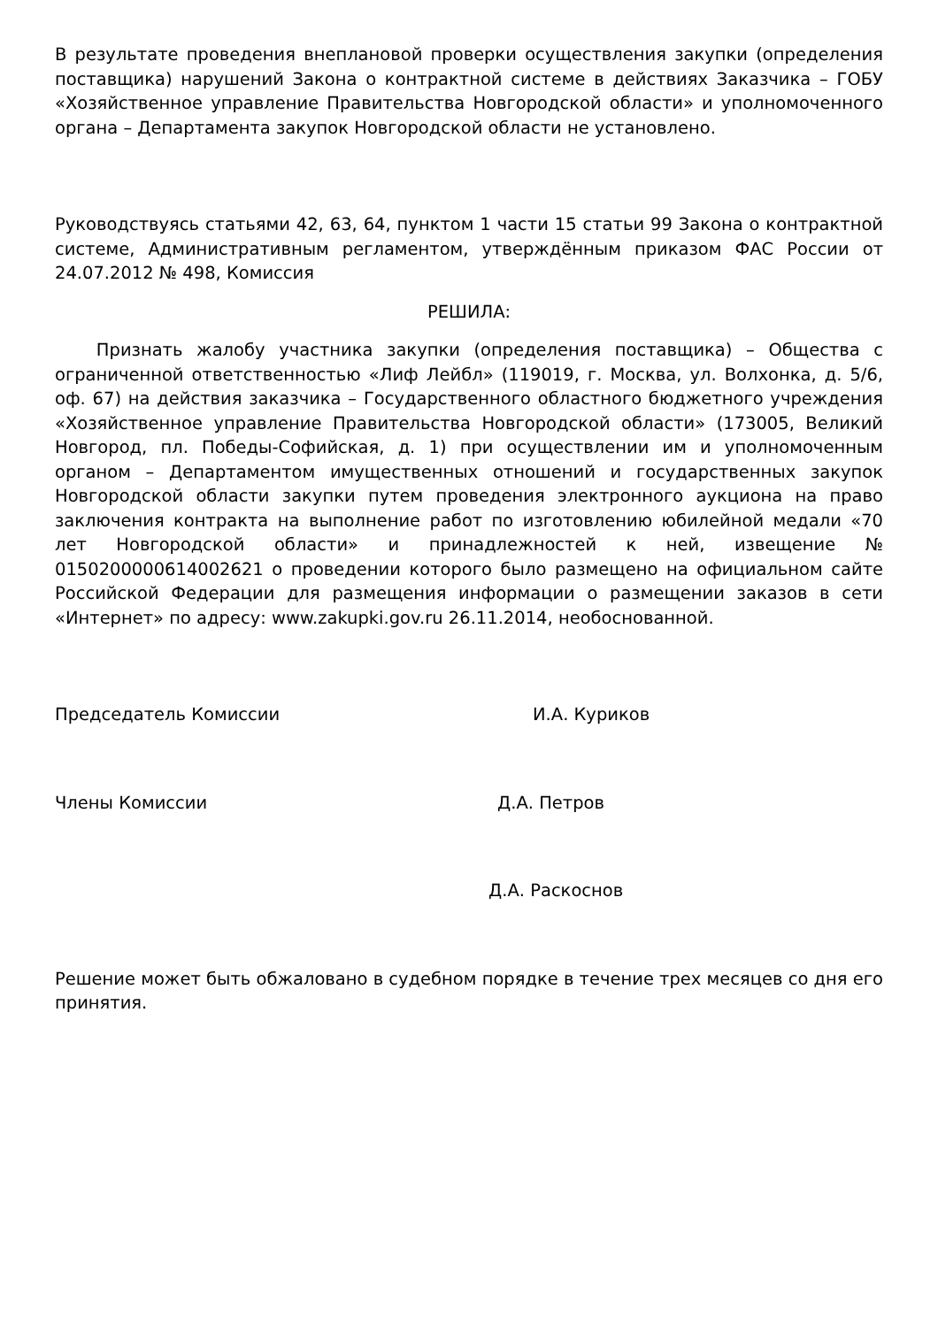В результате проведения внеплановой проверки осуществления закупки (определения поставщика) нарушений Закона о контрактной системе в действиях Заказчика – ГОБУ «Хозяйственное управление Правительства Новгородской области» и уполномоченного органа – Департамента закупок Новгородской области не установлено.
Руководствуясь статьями 42, 63, 64, пунктом 1 части 15 статьи 99 Закона о контрактной системе, Административным регламентом, утверждённым приказом ФАС России от 24.07.2012 № 498, Комиссия
РЕШИЛА:
Признать жалобу участника закупки (определения поставщика) – Общества с ограниченной ответственностью «Лиф Лейбл» (119019, г. Москва, ул. Волхонка, д. 5/6, оф. 67) на действия заказчика – Государственного областного бюджетного учреждения «Хозяйственное управление Правительства Новгородской области» (173005, Великий Новгород, пл. Победы-Софийская, д. 1) при осуществлении им и уполномоченным органом – Департаментом имущественных отношений и государственных закупок Новгородской области закупки путем проведения электронного аукциона на право заключения контракта на выполнение работ по изготовлению юбилейной медали «70 лет Новгородской области» и принадлежностей к ней, извещение № 0150200000614002621 о проведении которого было размещено на официальном сайте Российской Федерации для размещения информации о размещении заказов в сети «Интернет» по адресу: www.zakupki.gov.ru 26.11.2014, необоснованной.
Председатель Комиссии И.А. Куриков
Члены Комиссии Д.А. Петров
Д.А. Раскоснов
Решение может быть обжаловано в судебном порядке в течение трех месяцев со дня его принятия.